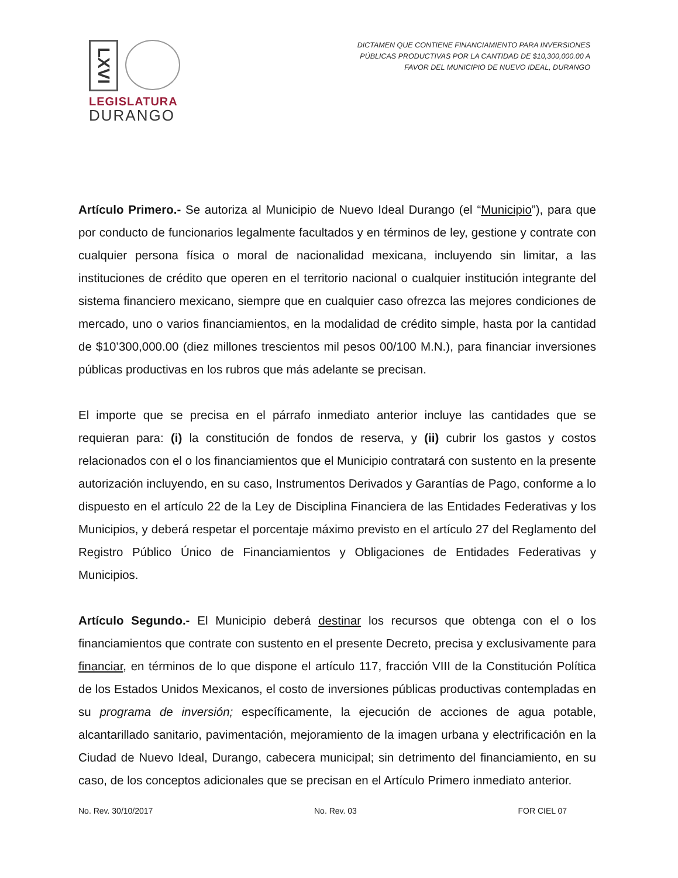LXVI
LEGISLATURA
DURANGO
DICTAMEN QUE CONTIENE FINANCIAMIENTO PARA INVERSIONES
PÚBLICAS PRODUCTIVAS POR LA CANTIDAD DE $10,300,000.00 A
FAVOR DEL MUNICIPIO DE NUEVO IDEAL, DURANGO
Artículo Primero.- Se autoriza al Municipio de Nuevo Ideal Durango (el “Municipio”), para que por conducto de funcionarios legalmente facultados y en términos de ley, gestione y contrate con cualquier persona física o moral de nacionalidad mexicana, incluyendo sin limitar, a las instituciones de crédito que operen en el territorio nacional o cualquier institución integrante del sistema financiero mexicano, siempre que en cualquier caso ofrezca las mejores condiciones de mercado, uno o varios financiamientos, en la modalidad de crédito simple, hasta por la cantidad de $10’300,000.00 (diez millones trescientos mil pesos 00/100 M.N.), para financiar inversiones públicas productivas en los rubros que más adelante se precisan.
El importe que se precisa en el párrafo inmediato anterior incluye las cantidades que se requieran para: (i) la constitución de fondos de reserva, y (ii) cubrir los gastos y costos relacionados con el o los financiamientos que el Municipio contratará con sustento en la presente autorización incluyendo, en su caso, Instrumentos Derivados y Garantías de Pago, conforme a lo dispuesto en el artículo 22 de la Ley de Disciplina Financiera de las Entidades Federativas y los Municipios, y deberá respetar el porcentaje máximo previsto en el artículo 27 del Reglamento del Registro Público Único de Financiamientos y Obligaciones de Entidades Federativas y Municipios.
Artículo Segundo.- El Municipio deberá destinar los recursos que obtenga con el o los financiamientos que contrate con sustento en el presente Decreto, precisa y exclusivamente para financiar, en términos de lo que dispone el artículo 117, fracción VIII de la Constitución Política de los Estados Unidos Mexicanos, el costo de inversiones públicas productivas contempladas en su programa de inversión; específicamente, la ejecución de acciones de agua potable, alcantarillado sanitario, pavimentación, mejoramiento de la imagen urbana y electrificación en la Ciudad de Nuevo Ideal, Durango, cabecera municipal; sin detrimento del financiamiento, en su caso, de los conceptos adicionales que se precisan en el Artículo Primero inmediato anterior.
No. Rev. 30/10/2017 No. Rev. 03 FOR CIEL 07